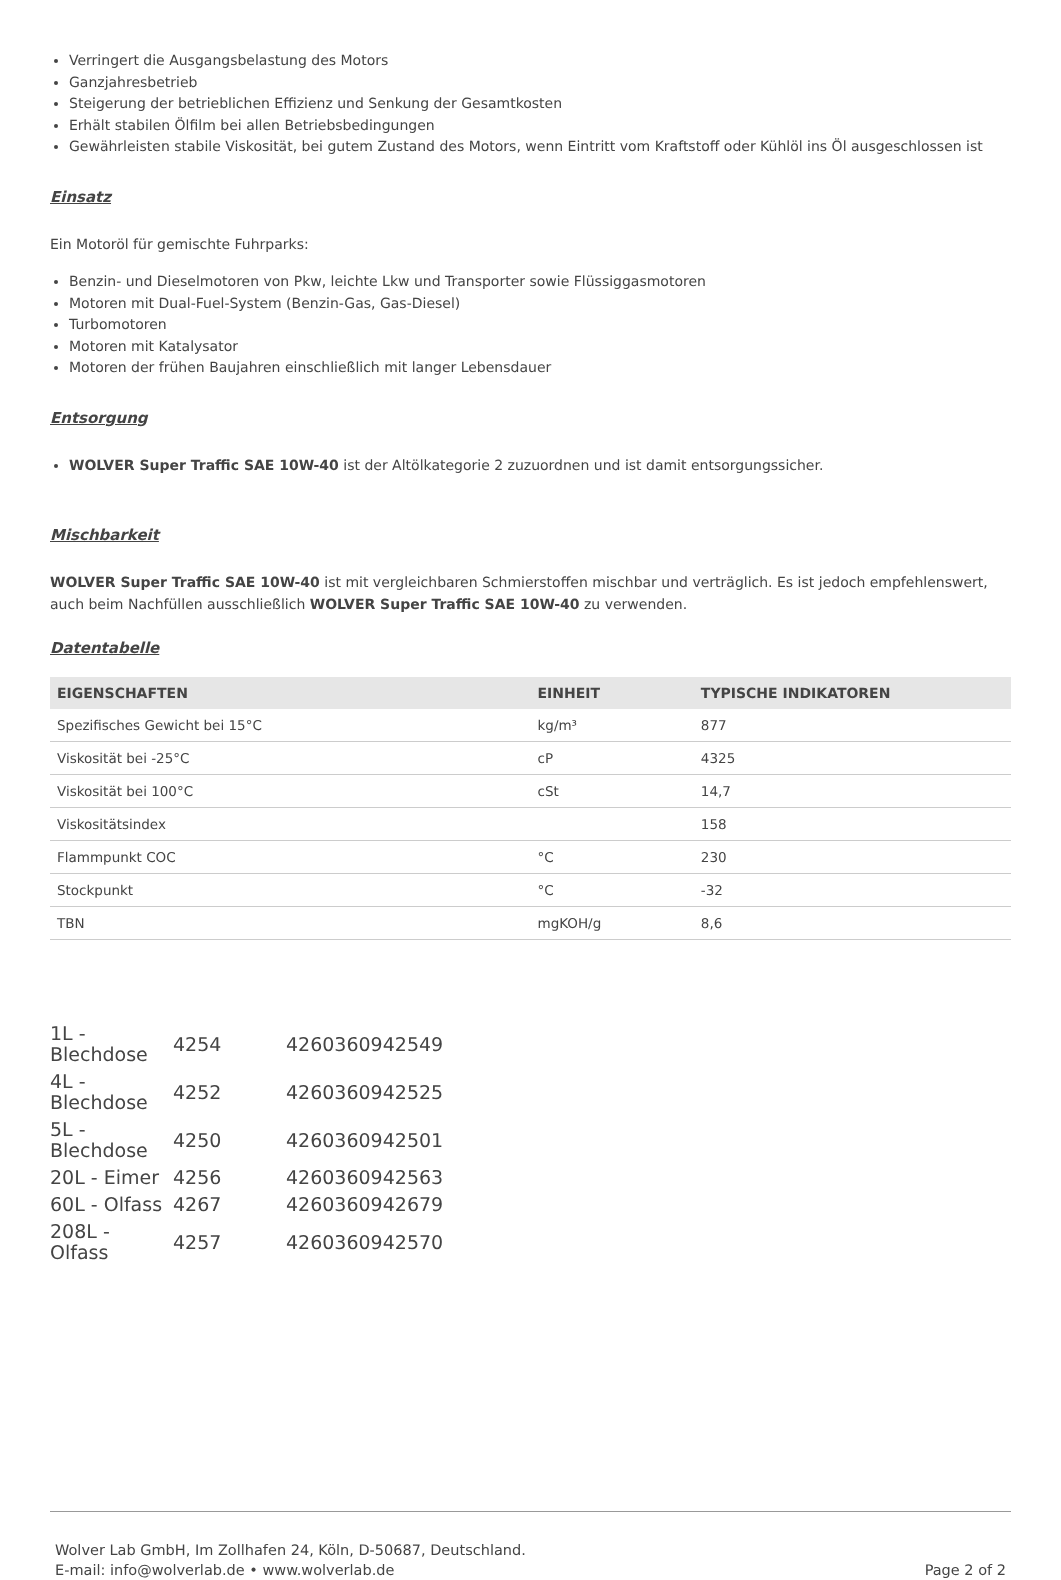Verringert die Ausgangsbelastung des Motors
Ganzjahresbetrieb
Steigerung der betrieblichen Effizienz und Senkung der Gesamtkosten
Erhält stabilen Ölfilm bei allen Betriebsbedingungen
Gewährleisten stabile Viskosität, bei gutem Zustand des Motors, wenn Eintritt vom Kraftstoff oder Kühlöl ins Öl ausgeschlossen ist
Einsatz
Ein Motoröl für gemischte Fuhrparks:
Benzin- und Dieselmotoren von Pkw, leichte Lkw und Transporter sowie Flüssiggasmotoren
Motoren mit Dual-Fuel-System (Benzin-Gas, Gas-Diesel)
Turbomotoren
Motoren mit Katalysator
Motoren der frühen Baujahren einschließlich mit langer Lebensdauer
Entsorgung
WOLVER Super Traffic SAE 10W-40 ist der Altölkategorie 2 zuzuordnen und ist damit entsorgungssicher.
Mischbarkeit
WOLVER Super Traffic SAE 10W-40 ist mit vergleichbaren Schmierstoffen mischbar und verträglich. Es ist jedoch empfehlenswert, auch beim Nachfüllen ausschließlich WOLVER Super Traffic SAE 10W-40 zu verwenden.
Datentabelle
| EIGENSCHAFTEN | EINHEIT | TYPISCHE INDIKATOREN |
| --- | --- | --- |
| Spezifisches Gewicht bei 15°C | kg/m³ | 877 |
| Viskosität bei -25°C | cP | 4325 |
| Viskosität bei 100°C | cSt | 14,7 |
| Viskositätsindex | | 158 |
| Flammpunkt COC | °C | 230 |
| Stockpunkt | °C | -32 |
| TBN | mgKOH/g | 8,6 |
| 1L - Blechdose | 4254 | 4260360942549 |
| 4L - Blechdose | 4252 | 4260360942525 |
| 5L - Blechdose | 4250 | 4260360942501 |
| 20L - Eimer | 4256 | 4260360942563 |
| 60L - Olfass | 4267 | 4260360942679 |
| 208L - Olfass | 4257 | 4260360942570 |
Wolver Lab GmbH, Im Zollhafen 24, Köln, D-50687, Deutschland.
E-mail: info@wolverlab.de • www.wolverlab.de
Page 2 of 2